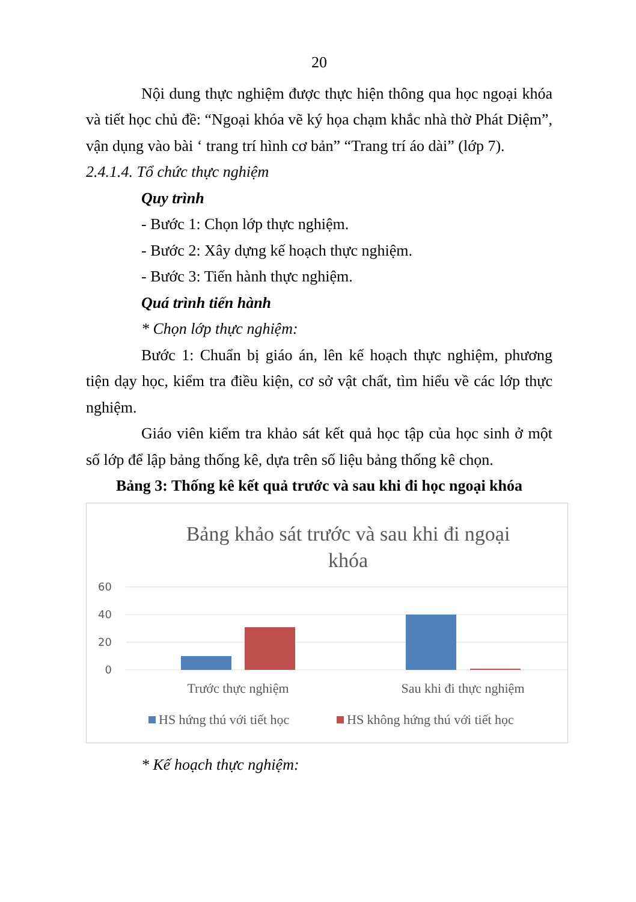20
Nội dung thực nghiệm được thực hiện thông qua học ngoại khóa và tiết học chủ đề: “Ngoại khóa vẽ ký họa chạm khắc nhà thờ Phát Diệm”, vận dụng vào bài ‘ trang trí hình cơ bản” “Trang trí áo dài” (lớp 7).
2.4.1.4. Tổ chức thực nghiệm
Quy trình
- Bước 1: Chọn lớp thực nghiệm.
- Bước 2: Xây dựng kế hoạch thực nghiệm.
- Bước 3: Tiến hành thực nghiệm.
Quá trình tiến hành
* Chọn lớp thực nghiệm:
Bước 1: Chuẩn bị giáo án, lên kế hoạch thực nghiệm, phương tiện dạy học, kiểm tra điều kiện, cơ sở vật chất, tìm hiểu về các lớp thực nghiệm.
Giáo viên kiểm tra khảo sát kết quả học tập của học sinh ở một số lớp để lập bảng thống kê, dựa trên số liệu bảng thống kê chọn.
Bảng 3: Thống kê kết quả trước và sau khi đi học ngoại khóa
Bảng khảo sát trước và sau khi đi ngoại
khóa
60
40
20
0
Trước thực nghiệm
Sau khi đi thực nghiệm
HS hứng thú với tiết học
HS không hứng thú với tiết học
* Kế hoạch thực nghiệm: